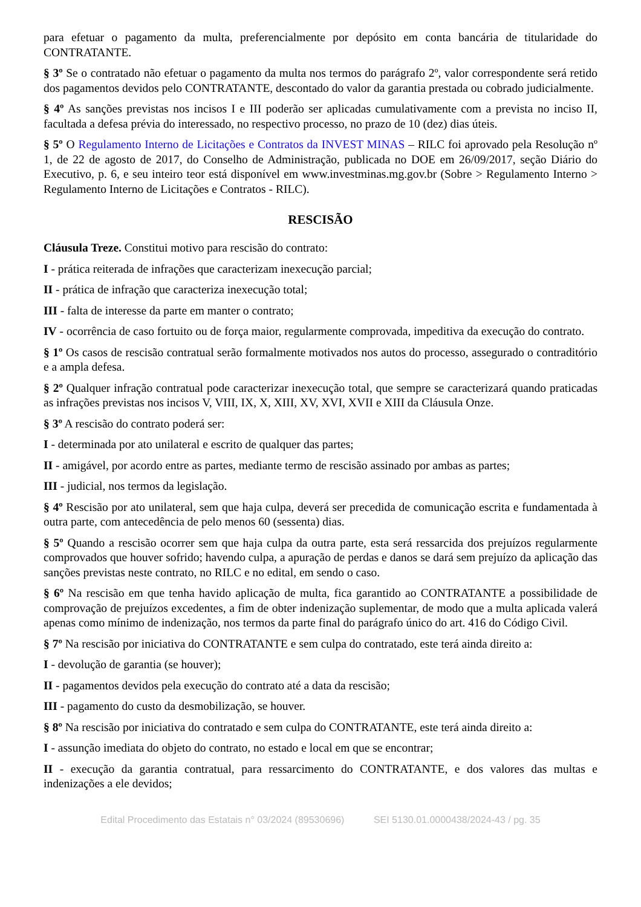para efetuar o pagamento da multa, preferencialmente por depósito em conta bancária de titularidade do CONTRATANTE.
§ 3º Se o contratado não efetuar o pagamento da multa nos termos do parágrafo 2º, valor correspondente será retido dos pagamentos devidos pelo CONTRATANTE, descontado do valor da garantia prestada ou cobrado judicialmente.
§ 4º As sanções previstas nos incisos I e III poderão ser aplicadas cumulativamente com a prevista no inciso II, facultada a defesa prévia do interessado, no respectivo processo, no prazo de 10 (dez) dias úteis.
§ 5º O Regulamento Interno de Licitações e Contratos da INVEST MINAS – RILC foi aprovado pela Resolução nº 1, de 22 de agosto de 2017, do Conselho de Administração, publicada no DOE em 26/09/2017, seção Diário do Executivo, p. 6, e seu inteiro teor está disponível em www.investminas.mg.gov.br (Sobre > Regulamento Interno > Regulamento Interno de Licitações e Contratos - RILC).
RESCISÃO
Cláusula Treze. Constitui motivo para rescisão do contrato:
I - prática reiterada de infrações que caracterizam inexecução parcial;
II - prática de infração que caracteriza inexecução total;
III - falta de interesse da parte em manter o contrato;
IV - ocorrência de caso fortuito ou de força maior, regularmente comprovada, impeditiva da execução do contrato.
§ 1º Os casos de rescisão contratual serão formalmente motivados nos autos do processo, assegurado o contraditório e a ampla defesa.
§ 2º Qualquer infração contratual pode caracterizar inexecução total, que sempre se caracterizará quando praticadas as infrações previstas nos incisos V, VIII, IX, X, XIII, XV, XVI, XVII e XIII da Cláusula Onze.
§ 3º A rescisão do contrato poderá ser:
I - determinada por ato unilateral e escrito de qualquer das partes;
II - amigável, por acordo entre as partes, mediante termo de rescisão assinado por ambas as partes;
III - judicial, nos termos da legislação.
§ 4º Rescisão por ato unilateral, sem que haja culpa, deverá ser precedida de comunicação escrita e fundamentada à outra parte, com antecedência de pelo menos 60 (sessenta) dias.
§ 5º Quando a rescisão ocorrer sem que haja culpa da outra parte, esta será ressarcida dos prejuízos regularmente comprovados que houver sofrido; havendo culpa, a apuração de perdas e danos se dará sem prejuízo da aplicação das sanções previstas neste contrato, no RILC e no edital, em sendo o caso.
§ 6º Na rescisão em que tenha havido aplicação de multa, fica garantido ao CONTRATANTE a possibilidade de comprovação de prejuízos excedentes, a fim de obter indenização suplementar, de modo que a multa aplicada valerá apenas como mínimo de indenização, nos termos da parte final do parágrafo único do art. 416 do Código Civil.
§ 7º Na rescisão por iniciativa do CONTRATANTE e sem culpa do contratado, este terá ainda direito a:
I - devolução de garantia (se houver);
II - pagamentos devidos pela execução do contrato até a data da rescisão;
III - pagamento do custo da desmobilização, se houver.
§ 8º Na rescisão por iniciativa do contratado e sem culpa do CONTRATANTE, este terá ainda direito a:
I - assunção imediata do objeto do contrato, no estado e local em que se encontrar;
II - execução da garantia contratual, para ressarcimento do CONTRATANTE, e dos valores das multas e indenizações a ele devidos;
Edital Procedimento das Estatais n° 03/2024 (89530696) SEI 5130.01.0000438/2024-43 / pg. 35